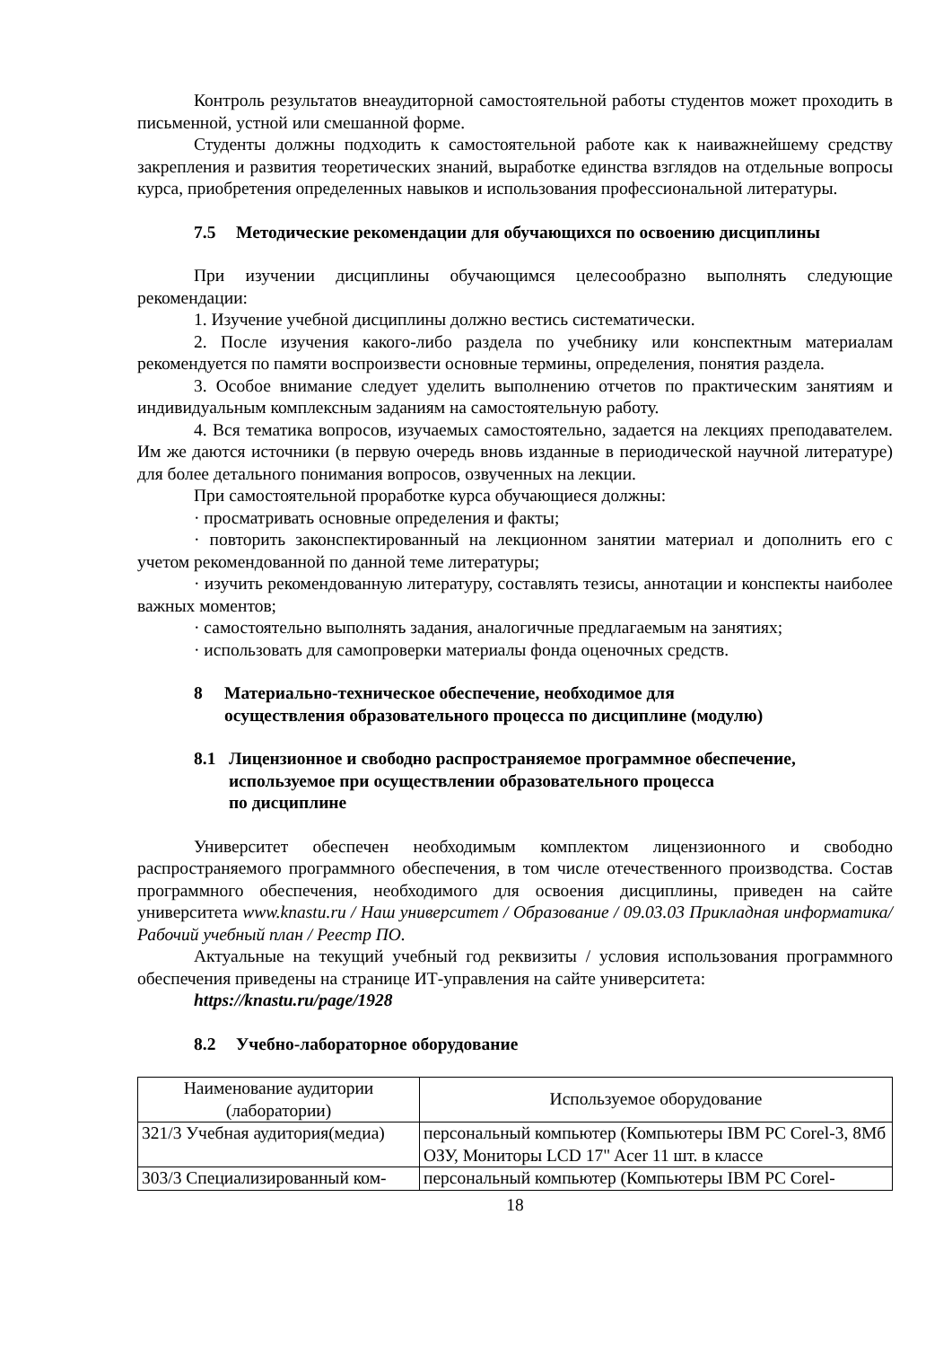Контроль результатов внеаудиторной самостоятельной работы студентов может проходить в письменной, устной или смешанной форме.
Студенты должны подходить к самостоятельной работе как к наиважнейшему средству закрепления и развития теоретических знаний, выработке единства взглядов на отдельные вопросы курса, приобретения определенных навыков и использования профессиональной литературы.
7.5 Методические рекомендации для обучающихся по освоению дисциплины
При изучении дисциплины обучающимся целесообразно выполнять следующие рекомендации:
1. Изучение учебной дисциплины должно вестись систематически.
2. После изучения какого-либо раздела по учебнику или конспектным материалам рекомендуется по памяти воспроизвести основные термины, определения, понятия раздела.
3. Особое внимание следует уделить выполнению отчетов по практическим занятиям и индивидуальным комплексным заданиям на самостоятельную работу.
4. Вся тематика вопросов, изучаемых самостоятельно, задается на лекциях преподавателем. Им же даются источники (в первую очередь вновь изданные в периодической научной литературе) для более детального понимания вопросов, озвученных на лекции.
При самостоятельной проработке курса обучающиеся должны:
· просматривать основные определения и факты;
· повторить законспектированный на лекционном занятии материал и дополнить его с учетом рекомендованной по данной теме литературы;
· изучить рекомендованную литературу, составлять тезисы, аннотации и конспекты наиболее важных моментов;
· самостоятельно выполнять задания, аналогичные предлагаемым на занятиях;
· использовать для самопроверки материалы фонда оценочных средств.
8 Материально-техническое обеспечение, необходимое для
осуществления образовательного процесса по дисциплине (модулю)
8.1 Лицензионное и свободно распространяемое программное обеспечение,
используемое при осуществлении образовательного процесса
по дисциплине
Университет обеспечен необходимым комплектом лицензионного и свободно распространяемого программного обеспечения, в том числе отечественного производства. Состав программного обеспечения, необходимого для освоения дисциплины, приведен на сайте университета www.knastu.ru / Наш университет / Образование / 09.03.03 Прикладная информатика/ Рабочий учебный план / Реестр ПО.
Актуальные на текущий учебный год реквизиты / условия использования программного обеспечения приведены на странице ИТ-управления на сайте университета:
https://knastu.ru/page/1928
8.2 Учебно-лабораторное оборудование
| Наименование аудитории (лаборатории) | Используемое оборудование |
| --- | --- |
| 321/3 Учебная аудитория(медиа) | персональный компьютер (Компьютеры IBM PC Corel-3, 8Мб ОЗУ, Мониторы LCD 17" Acer 11 шт. в классе |
| 303/3 Специализированный ком- | персональный компьютер (Компьютеры IBM PC Corel- |
18